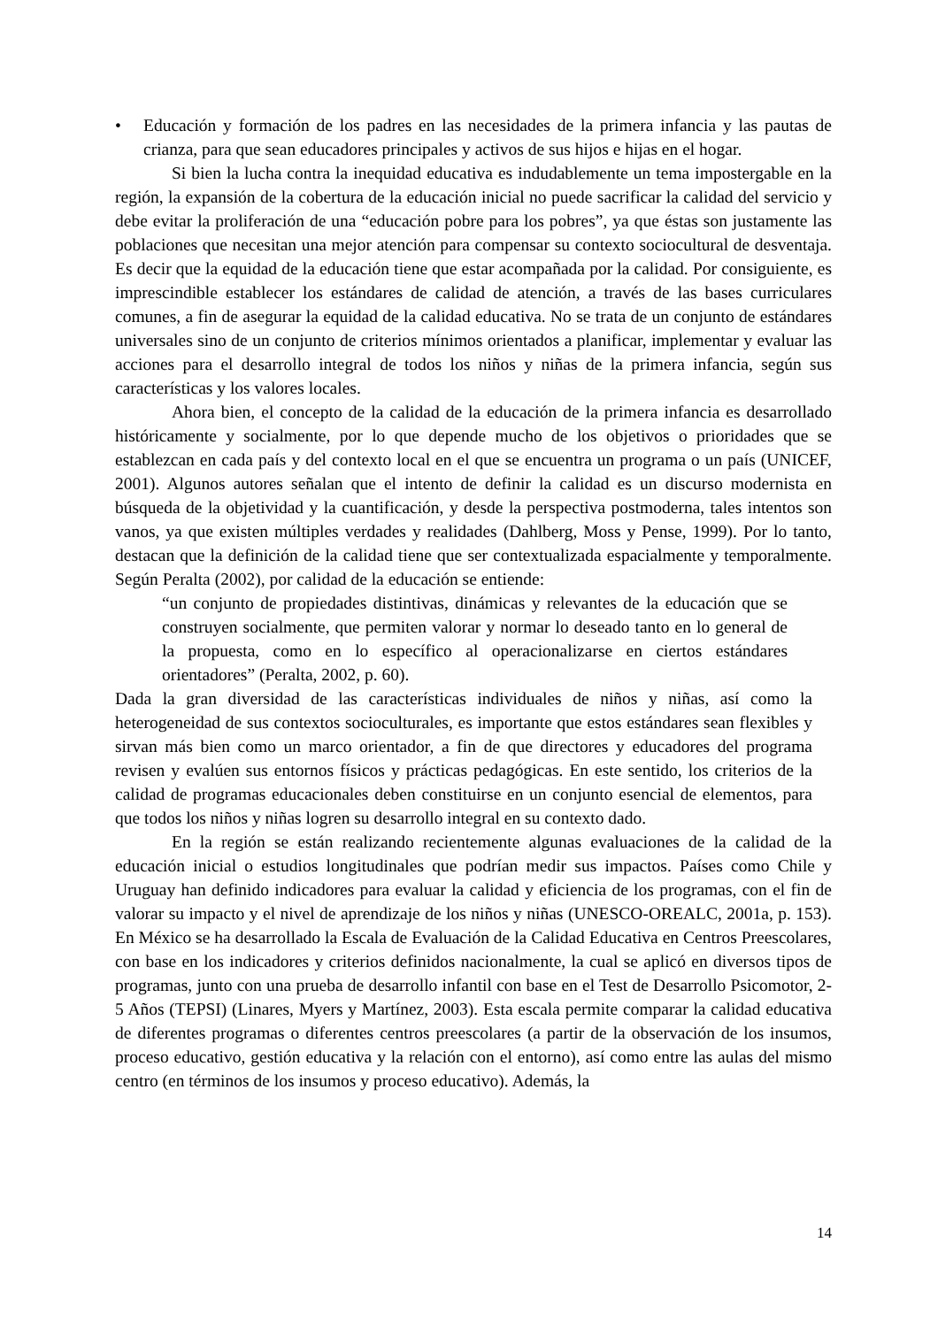• Educación y formación de los padres en las necesidades de la primera infancia y las pautas de crianza, para que sean educadores principales y activos de sus hijos e hijas en el hogar.
Si bien la lucha contra la inequidad educativa es indudablemente un tema impostergable en la región, la expansión de la cobertura de la educación inicial no puede sacrificar la calidad del servicio y debe evitar la proliferación de una “educación pobre para los pobres”, ya que éstas son justamente las poblaciones que necesitan una mejor atención para compensar su contexto sociocultural de desventaja. Es decir que la equidad de la educación tiene que estar acompañada por la calidad. Por consiguiente, es imprescindible establecer los estándares de calidad de atención, a través de las bases curriculares comunes, a fin de asegurar la equidad de la calidad educativa. No se trata de un conjunto de estándares universales sino de un conjunto de criterios mínimos orientados a planificar, implementar y evaluar las acciones para el desarrollo integral de todos los niños y niñas de la primera infancia, según sus características y los valores locales.
Ahora bien, el concepto de la calidad de la educación de la primera infancia es desarrollado históricamente y socialmente, por lo que depende mucho de los objetivos o prioridades que se establezcan en cada país y del contexto local en el que se encuentra un programa o un país (UNICEF, 2001). Algunos autores señalan que el intento de definir la calidad es un discurso modernista en búsqueda de la objetividad y la cuantificación, y desde la perspectiva postmoderna, tales intentos son vanos, ya que existen múltiples verdades y realidades (Dahlberg, Moss y Pense, 1999). Por lo tanto, destacan que la definición de la calidad tiene que ser contextualizada espacialmente y temporalmente. Según Peralta (2002), por calidad de la educación se entiende:
“un conjunto de propiedades distintivas, dinámicas y relevantes de la educación que se construyen socialmente, que permiten valorar y normar lo deseado tanto en lo general de la propuesta, como en lo específico al operacionalizarse en ciertos estándares orientadores” (Peralta, 2002, p. 60).
Dada la gran diversidad de las características individuales de niños y niñas, así como la heterogeneidad de sus contextos socioculturales, es importante que estos estándares sean flexibles y sirvan más bien como un marco orientador, a fin de que directores y educadores del programa revisen y evalúen sus entornos físicos y prácticas pedagógicas. En este sentido, los criterios de la calidad de programas educacionales deben constituirse en un conjunto esencial de elementos, para que todos los niños y niñas logren su desarrollo integral en su contexto dado.
En la región se están realizando recientemente algunas evaluaciones de la calidad de la educación inicial o estudios longitudinales que podrían medir sus impactos. Países como Chile y Uruguay han definido indicadores para evaluar la calidad y eficiencia de los programas, con el fin de valorar su impacto y el nivel de aprendizaje de los niños y niñas (UNESCO-OREALC, 2001a, p. 153). En México se ha desarrollado la Escala de Evaluación de la Calidad Educativa en Centros Preescolares, con base en los indicadores y criterios definidos nacionalmente, la cual se aplicó en diversos tipos de programas, junto con una prueba de desarrollo infantil con base en el Test de Desarrollo Psicomotor, 2-5 Años (TEPSI) (Linares, Myers y Martínez, 2003). Esta escala permite comparar la calidad educativa de diferentes programas o diferentes centros preescolares (a partir de la observación de los insumos, proceso educativo, gestión educativa y la relación con el entorno), así como entre las aulas del mismo centro (en términos de los insumos y proceso educativo). Además, la
14